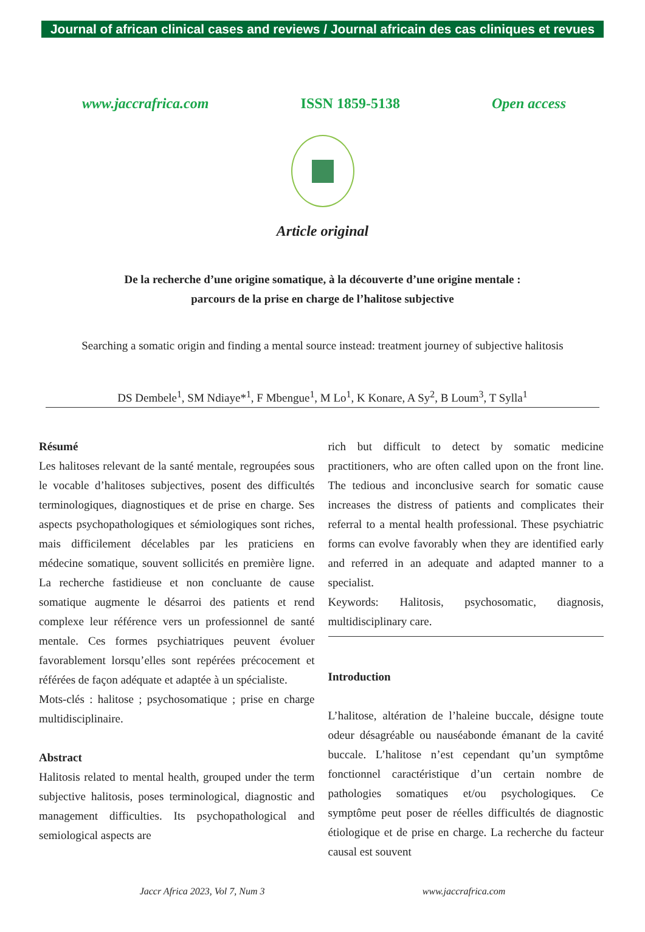Journal of african clinical cases and reviews / Journal africain des cas cliniques et revues
www.jaccrafrica.com ISSN 1859-5138 Open access
Article original
De la recherche d’une origine somatique, à la découverte d’une origine mentale :
parcours de la prise en charge de l’halitose subjective
Searching a somatic origin and finding a mental source instead: treatment journey of subjective halitosis
DS Dembele<sup>1</sup>, SM Ndiaye*<sup>1</sup>, F Mbengue<sup>1</sup>, M Lo<sup>1</sup>, K Konare, A Sy<sup>2</sup>, B Loum<sup>3</sup>, T Sylla<sup>1</sup>
Résumé
Les halitoses relevant de la santé mentale, regroupées sous le vocable d’halitoses subjectives, posent des difficultés terminologiques, diagnostiques et de prise en charge. Ses aspects psychopathologiques et sémiologiques sont riches, mais difficilement décelables par les praticiens en médecine somatique, souvent sollicités en première ligne. La recherche fastidieuse et non concluante de cause somatique augmente le désarroi des patients et rend complexe leur référence vers un professionnel de santé mentale. Ces formes psychiatriques peuvent évoluer favorablement lorsqu’elles sont repérées précocement et référées de façon adéquate et adaptée à un spécialiste.
Mots-clés : halitose ; psychosomatique ; prise en charge multidisciplinaire.
Abstract
Halitosis related to mental health, grouped under the term subjective halitosis, poses terminological, diagnostic and management difficulties. Its psychopathological and semiological aspects are
rich but difficult to detect by somatic medicine practitioners, who are often called upon on the front line. The tedious and inconclusive search for somatic cause increases the distress of patients and complicates their referral to a mental health professional. These psychiatric forms can evolve favorably when they are identified early and referred in an adequate and adapted manner to a specialist.
Keywords: Halitosis, psychosomatic, diagnosis, multidisciplinary care.
Introduction
L’halitose, altération de l’haleine buccale, désigne toute odeur désagréable ou nauséabonde émanant de la cavité buccale. L’halitose n’est cependant qu’un symptôme fonctionnel caractéristique d’un certain nombre de pathologies somatiques et/ou psychologiques. Ce symptôme peut poser de réelles difficultés de diagnostic étiologique et de prise en charge. La recherche du facteur causal est souvent
Jaccr Africa 2023, Vol 7, Num 3 www.jaccrafrica.com